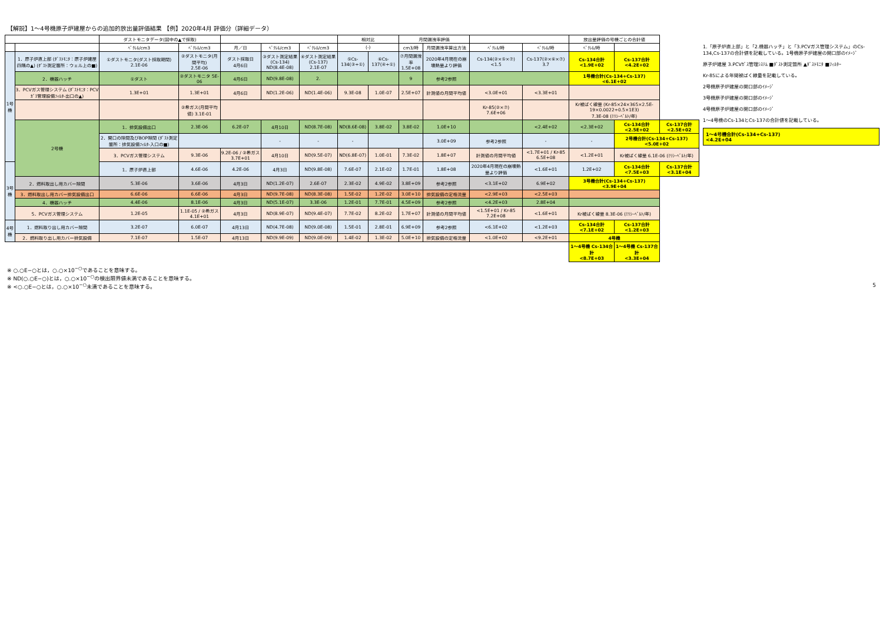【解説】1～4号機原子炉建屋からの追加的放出量評価結果 【例】2020年4月 評価分（詳細データ）
| | | ダストモニタデータ(図中の▲で採取) | | | | | 相対比 | | 月間漏洩率評価 | | | | 放出量評価の号機ごとの合計値 | | |
| --- | --- | --- | --- | --- | --- | --- | --- | --- | --- | --- | --- | --- | --- | --- | --- |
| | | ﾍﾞｸﾚﾙ/cm3 | ﾍﾞｸﾚﾙ/cm3 | 月／日 | ﾍﾞｸﾚﾙ/cm3 | ﾍﾞｸﾚﾙ/cm3 | (-) | | cm3/時 | 月間漏洩率算出方法 | ﾍﾞｸﾚﾙ/時 | ﾍﾞｸﾚﾙ/時 | ﾍﾞｸﾚﾙ/時 | | |
| 1号機 | 1．原子炉直上部 (ﾀﾞｽﾄﾓﾆﾀ：原子炉建屋四隅の▲) (ﾀﾞｽﾄ測定箇所：ウェル上の■) | ①ダストモニタ(ダスト採取期間) 2.1E-06 | ②ダストモニタ(月間平均) 2.5E-06 | ダスト採取日 4月6日 | ③ダスト測定結果(Cs-134) ND(8.4E-08) | ④ダスト測定結果(Cs-137) 2.1E-07 | ⑤Cs-134(③÷①) | ⑥Cs-137(④÷①) | ⑦月間漏洩率 1.5E+08 | 2020年4月現在の崩壊熱量より評価 | Cs-134(②×⑤×⑦) <1.5 | Cs-137(②×⑥×⑦) 3.7 | Cs-134合計 <1.9E+02 | Cs-137合計 <4.2E+02 | |
| | 2．機器ハッチ | ①ダスト | ②ダストモニタ 5E-06 | 4月6日 | ND(9.8E-08) | 2. | | | 9 | 参考2参照 | | | 1号機合計(Cs-134+Cs-137) <6.1E+02 | | |
| | 3．PCVガス管理システム (ﾀﾞｽﾄﾓﾆﾀ：PCVｶﾞｽ管理設備ﾌｨﾙﾀ-出口の▲) | 1.3E+01 | 1.3E+01 | 4月6日 | ND(1.2E-06) | ND(1.4E-06) | 9.3E-08 | 1.0E-07 | 2.5E+07 | 計測値の月間平均値 | <3.0E+01 | <3.3E+01 | | | |
| | | | ②希ガス(月間平均値) 3.1E-01 | | | | | | | | Kr-85(②×⑦) 7.6E+06 | | Kr被ばく線量 (Kr-85×24×365×2.5E-19×0.0022÷0.5×1E3) 7.3E-08 (ﾐﾘｼｰﾍﾞﾙﾄ/年) | | |
| | 2号機 | 1．排気設備出口 | 2.3E-06 | 6.2E-07 | 4月10日 | ND(8.7E-08) | ND(8.6E-08) | 3.8E-02 | 3.8E-02 | 1.0E+10 | | <2.4E+02 | <2.3E+02 | Cs-134合計 <2.5E+02 | Cs-137合計 <2.5E+02 |
| | | 2．開口の隙間及びBOP隙間 (ﾀﾞｽﾄ測定箇所：排気設備ﾌｨﾙﾀ-入口の■) | | | - | - | - | | | 3.0E+09 | 参考2参照 | - | - | 2号機合計(Cs-134+Cs-137) <5.0E+02 | |
| | | 3．PCVガス管理システム | 9.3E-06 | 9.2E-06 / ②希ガス 3.7E+01 | 4月10日 | ND(9.5E-07) | ND(6.8E-07) | 1.0E-01 | 7.3E-02 | 1.8E+07 | 計測値の月間平均値 | <1.7E+01 / Kr-85 6.5E+08 | <1.2E+01 | Kr被ばく線量 6.1E-06 (ﾐﾘｼｰﾍﾞﾙﾄ/年) | |
| 3号機 | | 1．原子炉直上部 | 4.6E-06 | 4.2E-06 | 4月3日 | ND(9.8E-08) | 7.6E-07 | 2.1E-02 | 1.7E-01 | 1.8E+08 | 2020年4月現在の崩壊熱量より評価 | <1.6E+01 | 1.2E+02 | Cs-134合計 <7.5E+03 | Cs-137合計 <3.1E+04 |
| | 2．燃料取出し用カバー隙間 | 5.3E-06 | 3.6E-06 | 4月3日 | ND(1.2E-07) | 2.6E-07 | 2.3E-02 | 4.9E-02 | 3.8E+09 | 参考2参照 | <3.1E+02 | 6.9E+02 | 3号機合計(Cs-134+Cs-137) <3.9E+04 | | |
| | 3．燃料取出し用カバー排気設備出口 | 6.6E-06 | 6.6E-06 | 4月3日 | ND(9.7E-08) | ND(8.3E-08) | 1.5E-02 | 1.2E-02 | 3.0E+10 | 排気設備の定格流量 | <2.9E+03 | <2.5E+03 | | | |
| | 4．機器ハッチ | 4.4E-06 | 8.1E-06 | 4月3日 | ND(5.1E-07) | 3.3E-06 | 1.2E-01 | 7.7E-01 | 4.5E+09 | 参考2参照 | <4.2E+03 | 2.8E+04 | | | |
| | 5．PCVガス管理システム | 1.2E-05 | 1.1E-05 / ②希ガス 4.1E+01 | 4月3日 | ND(8.9E-07) | ND(9.4E-07) | 7.7E-02 | 8.2E-02 | 1.7E+07 | 計測値の月間平均値 | <1.5E+01 / Kr-85 7.2E+08 | <1.6E+01 | Kr被ばく線量 8.3E-06 (ﾐﾘｼｰﾍﾞﾙﾄ/年) | | |
| 4号機 | 1．燃料取り出し用カバー隙間 | 3.2E-07 | 6.0E-07 | 4月13日 | ND(4.7E-08) | ND(9.0E-08) | 1.5E-01 | 2.8E-01 | 6.9E+09 | 参考2参照 | <6.1E+02 | <1.2E+03 | Cs-134合計 <7.1E+02 | Cs-137合計 <1.2E+03 | |
| | 2．燃料取り出し用カバー排気設備 | 7.1E-07 | 1.5E-07 | 4月13日 | ND(9.9E-09) | ND(9.0E-09) | 1.4E-02 | 1.3E-02 | 5.0E+10 | 排気設備の定格流量 | <1.0E+02 | <9.2E+01 | 4号機 | | |
| | | | | | | | | | | | | | 1～4号機 Cs-134合計 <8.7E+03 | 1～4号機 Cs-137合計 <3.3E+04 | |
1.「原子炉直上部」と「2.機器ハッチ」と「3.PCVガス管理システム」のCs-134,Cs-137の合計値を記載している。1号機原子炉建屋の開口部のｲﾒｰｼﾞ
原子炉建屋 3.PCVｶﾞｽ管理ｼｽﾃﾑ ■ﾀﾞｽﾄ測定箇所 ▲ﾀﾞｽﾄﾓﾆﾀ ■ﾌｨﾙﾀｰ
Kr-85による年間被ばく線量を記載している。
2号機原子炉建屋の開口部のｲﾒｰｼﾞ
3号機原子炉建屋の開口部のｲﾒｰｼﾞ
4号機原子炉建屋の開口部のｲﾒｰｼﾞ
1～4号機のCs-134とCs-137の合計値を記載している。
1～4号機合計(Cs-134+Cs-137)
<4.2E+04
※ ○.○E−○とは，○.○×10<sup>−○</sup>であることを意味する。
※ ND(○.○E−○)とは，○.○×10<sup>−○</sup>の検出限界値未満であることを意味する。
※ <○.○E−○とは，○.○×10<sup>−○</sup>未満であることを意味する。 5